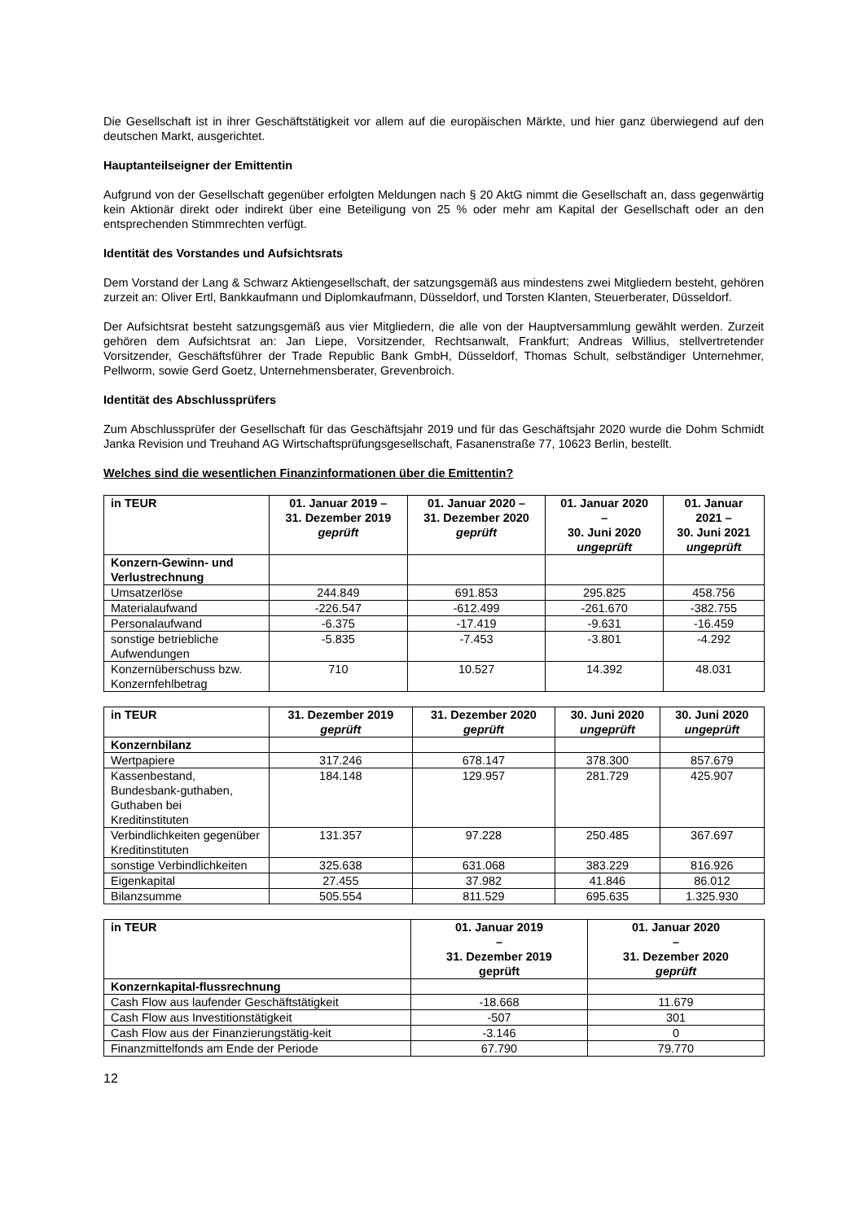Die Gesellschaft ist in ihrer Geschäftstätigkeit vor allem auf die europäischen Märkte, und hier ganz überwiegend auf den deutschen Markt, ausgerichtet.
Hauptanteilseigner der Emittentin
Aufgrund von der Gesellschaft gegenüber erfolgten Meldungen nach § 20 AktG nimmt die Gesellschaft an, dass gegenwärtig kein Aktionär direkt oder indirekt über eine Beteiligung von 25 % oder mehr am Kapital der Gesellschaft oder an den entsprechenden Stimmrechten verfügt.
Identität des Vorstandes und Aufsichtsrats
Dem Vorstand der Lang & Schwarz Aktiengesellschaft, der satzungsgemäß aus mindestens zwei Mitgliedern besteht, gehören zurzeit an: Oliver Ertl, Bankkaufmann und Diplomkaufmann, Düsseldorf, und Torsten Klanten, Steuerberater, Düsseldorf.
Der Aufsichtsrat besteht satzungsgemäß aus vier Mitgliedern, die alle von der Hauptversammlung gewählt werden. Zurzeit gehören dem Aufsichtsrat an: Jan Liepe, Vorsitzender, Rechtsanwalt, Frankfurt; Andreas Willius, stellvertretender Vorsitzender, Geschäftsführer der Trade Republic Bank GmbH, Düsseldorf, Thomas Schult, selbständiger Unternehmer, Pellworm, sowie Gerd Goetz, Unternehmensberater, Grevenbroich.
Identität des Abschlussprüfers
Zum Abschlussprüfer der Gesellschaft für das Geschäftsjahr 2019 und für das Geschäftsjahr 2020 wurde die Dohm Schmidt Janka Revision und Treuhand AG Wirtschaftsprüfungsgesellschaft, Fasanenstraße 77, 10623 Berlin, bestellt.
Welches sind die wesentlichen Finanzinformationen über die Emittentin?
| in TEUR | 01. Januar 2019 – 31. Dezember 2019 geprüft | 01. Januar 2020 – 31. Dezember 2020 geprüft | 01. Januar 2020 – 30. Juni 2020 ungeprüft | 01. Januar 2021 – 30. Juni 2021 ungeprüft |
| --- | --- | --- | --- | --- |
| Konzern-Gewinn- und Verlustrechnung | | | | |
| Umsatzerlöse | 244.849 | 691.853 | 295.825 | 458.756 |
| Materialaufwand | -226.547 | -612.499 | -261.670 | -382.755 |
| Personalaufwand | -6.375 | -17.419 | -9.631 | -16.459 |
| sonstige betriebliche Aufwendungen | -5.835 | -7.453 | -3.801 | -4.292 |
| Konzernüberschuss bzw. Konzernfehlbetrag | 710 | 10.527 | 14.392 | 48.031 |
| in TEUR | 31. Dezember 2019 geprüft | 31. Dezember 2020 geprüft | 30. Juni 2020 ungeprüft | 30. Juni 2020 ungeprüft |
| --- | --- | --- | --- | --- |
| Konzernbilanz | | | | |
| Wertpapiere | 317.246 | 678.147 | 378.300 | 857.679 |
| Kassenbestand, Bundesbank-guthaben, Guthaben bei Kreditinstituten | 184.148 | 129.957 | 281.729 | 425.907 |
| Verbindlichkeiten gegenüber Kreditinstituten | 131.357 | 97.228 | 250.485 | 367.697 |
| sonstige Verbindlichkeiten | 325.638 | 631.068 | 383.229 | 816.926 |
| Eigenkapital | 27.455 | 37.982 | 41.846 | 86.012 |
| Bilanzsumme | 505.554 | 811.529 | 695.635 | 1.325.930 |
| in TEUR | 01. Januar 2019 – 31. Dezember 2019 geprüft | 01. Januar 2020 – 31. Dezember 2020 geprüft |
| --- | --- | --- |
| Konzernkapital-flussrechnung | | |
| Cash Flow aus laufender Geschäftstätigkeit | -18.668 | 11.679 |
| Cash Flow aus Investitionstätigkeit | -507 | 301 |
| Cash Flow aus der Finanzierungstätig-keit | -3.146 | 0 |
| Finanzmittelfonds am Ende der Periode | 67.790 | 79.770 |
12